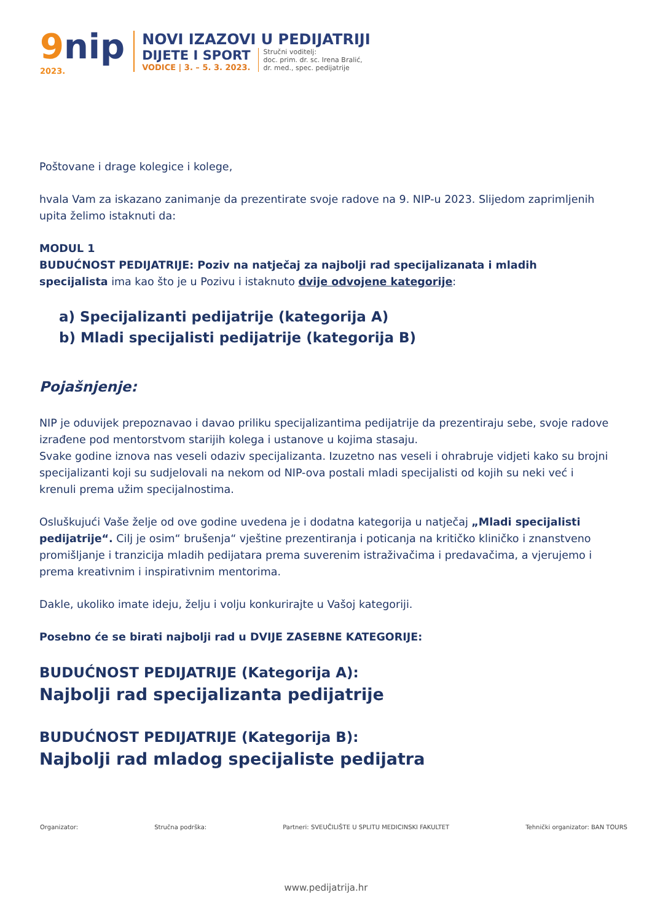9nip
2023.
NOVI IZAZOVI U PEDIJATRIJI
DIJETE I SPORT
VODICE | 3. – 5. 3. 2023.
Stručni voditelj:
doc. prim. dr. sc. Irena Bralić,
dr. med., spec. pedijatrije
Poštovane i drage kolegice i kolege,
hvala Vam za iskazano zanimanje da prezentirate svoje radove na 9. NIP-u 2023. Slijedom zaprimljenih upita želimo istaknuti da:
MODUL 1
BUDUĆNOST PEDIJATRIJE: Poziv na natječaj za najbolji rad specijalizanata i mladih specijalista ima kao što je u Pozivu i istaknuto dvije odvojene kategorije:
a) Specijalizanti pedijatrije (kategorija A)
b) Mladi specijalisti pedijatrije (kategorija B)
Pojašnjenje:
NIP je oduvijek prepoznavao i davao priliku specijalizantima pedijatrije da prezentiraju sebe, svoje radove izrađene pod mentorstvom starijih kolega i ustanove u kojima stasaju.
Svake godine iznova nas veseli odaziv specijalizanta. Izuzetno nas veseli i ohrabruje vidjeti kako su brojni specijalizanti koji su sudjelovali na nekom od NIP-ova postali mladi specijalisti od kojih su neki već i krenuli prema užim specijalnostima.
Osluškujući Vaše želje od ove godine uvedena je i dodatna kategorija u natječaj „Mladi specijalisti pedijatrije“. Cilj je osim“ brušenja“ vještine prezentiranja i poticanja na kritičko kliničko i znanstveno promišljanje i tranzicija mladih pedijatara prema suverenim istraživačima i predavačima, a vjerujemo i prema kreativnim i inspirativnim mentorima.
Dakle, ukoliko imate ideju, želju i volju konkurirajte u Vašoj kategoriji.
Posebno će se birati najbolji rad u DVIJE ZASEBNE KATEGORIJE:
BUDUĆNOST PEDIJATRIJE (Kategorija A):
Najbolji rad specijalizanta pedijatrije
BUDUĆNOST PEDIJATRIJE (Kategorija B):
Najbolji rad mladog specijaliste pedijatra
Organizator: Stručna podrška: Partneri: SVEUČILIŠTE U SPLITU MEDICINSKI FAKULTET Tehnički organizator: BAN TOURS
www.pedijatrija.hr